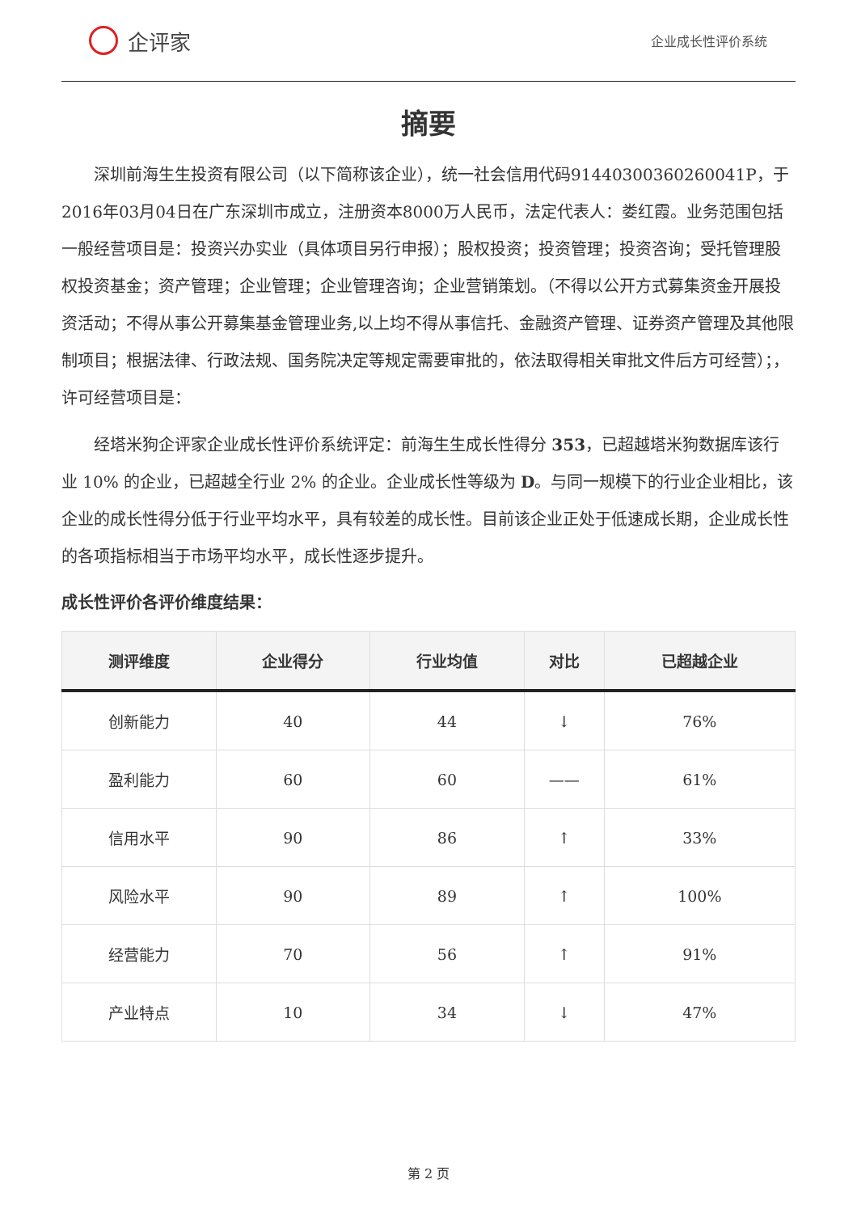企评家
企业成长性评价系统
摘要
深圳前海生生投资有限公司（以下简称该企业），统一社会信用代码91440300360260041P，于2016年03月04日在广东深圳市成立，注册资本8000万人民币，法定代表人：娄红霞。业务范围包括一般经营项目是：投资兴办实业（具体项目另行申报）；股权投资；投资管理；投资咨询；受托管理股权投资基金；资产管理；企业管理；企业管理咨询；企业营销策划。（不得以公开方式募集资金开展投资活动；不得从事公开募集基金管理业务,以上均不得从事信托、金融资产管理、证券资产管理及其他限制项目；根据法律、行政法规、国务院决定等规定需要审批的，依法取得相关审批文件后方可经营）；，许可经营项目是：
经塔米狗企评家企业成长性评价系统评定：前海生生成长性得分 353，已超越塔米狗数据库该行业 10% 的企业，已超越全行业 2% 的企业。企业成长性等级为 D。与同一规模下的行业企业相比，该企业的成长性得分低于行业平均水平，具有较差的成长性。目前该企业正处于低速成长期，企业成长性的各项指标相当于市场平均水平，成长性逐步提升。
成长性评价各评价维度结果：
| 测评维度 | 企业得分 | 行业均值 | 对比 | 已超越企业 |
| --- | --- | --- | --- | --- |
| 创新能力 | 40 | 44 | ↓ | 76% |
| 盈利能力 | 60 | 60 | —— | 61% |
| 信用水平 | 90 | 86 | ↑ | 33% |
| 风险水平 | 90 | 89 | ↑ | 100% |
| 经营能力 | 70 | 56 | ↑ | 91% |
| 产业特点 | 10 | 34 | ↓ | 47% |
第 2 页